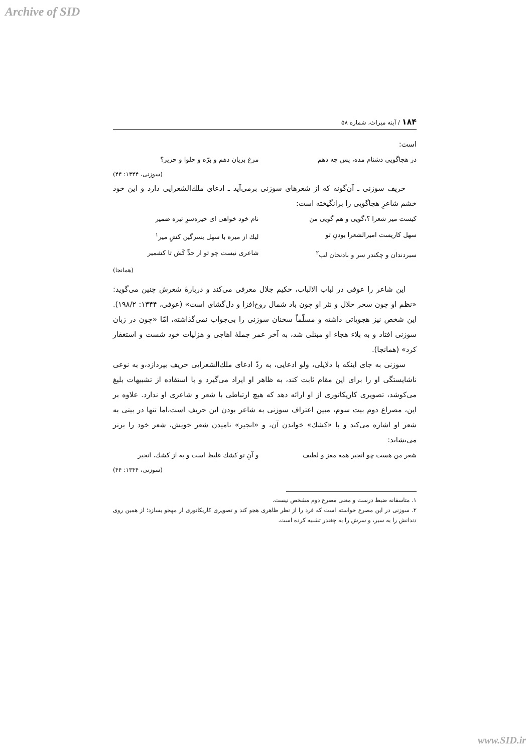Archive of SID
۱۸۴ / آینه میراث، شماره ۵۸
است:
در هجاگویی دشنام مده، پس چه دهم مرغ بریان دهم و برّه و حلوا و حریر؟
(سوزنی، ۱۳۴۴: ۴۴)
حریف سوزنی ـ آن‌گونه که از شعرهای سوزنی برمی‌آید ـ ادعای ملك‌الشعرایی دارد و این خود خشم شاعرِ هجاگویی را برانگیخته است:
کیست میر شعرا ؟،گویی و هم گویی من نام خود خواهی ای خیره‌سرِ تیره ضمیر
سهل کاریست امیرالشعرا بودنِ تو لیك از میره با سهل بسرگین کشِ میر<sup>۱</sup>
سیردندان و چکندر سر و بادنجان لب<sup>۲</sup> شاعری نیست چو تو از حدِّ کَش تا کشمیر
(همانجا)
این شاعر را عوفی در لباب الالباب، حکیم جلال معرفی می‌کند و دربارهٔ شعرش چنین می‌گوید: «نظم او چون سحر حلال و نثر او چون باد شمال روح‌افزا و دل‌گشای است» (عوفی، ۱۳۴۴: ۱۹۸/۲). این شخص نیز هجویاتی داشته و مسلّماً سخنان سوزنی را بی‌جواب نمی‌گذاشته، امّا «چون در زبان سوزنی افتاد و به بلاء هجاء او مبتلی شد، به آخر عمر جملهٔ اهاجی و هزلیات خود شست و استغفار کرد» (همانجا).
سوزنی به جای اینکه با دلایلی، ولو ادعایی، به ردّ ادعای ملك‌الشعرایی حریف بپردازد،و به نوعی ناشایستگی او را برای این مقام ثابت کند، به ظاهر او ایراد می‌گیرد و با استفاده از تشبیهات بلیغ می‌کوشد، تصویری کاریکاتوری از او ارائه دهد که هیچ ارتباطی با شعر و شاعری او ندارد. علاوه بر این، مصراع دوم بیت سوم، مبین اعتراف سوزنی به شاعر بودن این حریف است،اما تنها در بیتی به شعر او اشاره می‌کند و با «کشك» خواندن آن، و «انجیر» نامیدن شعر خویش، شعر خود را برتر می‌نشاند:
شعر من هست چو انجیر همه مغز و لطیف و آنِ تو کشك غلیظ است و به از کشك، انجیر
(سوزنی، ۱۳۴۴: ۴۴)
۱. متاسفانه ضبط درست و معنی مصرع دوم مشخص نیست.
۲. سوزنی در این مصرع خواسته است که فرد را از نظر ظاهری هجو کند و تصویری کاریکاتوری از مهجو بسازد؛ از همین روی دندانش را به سیر، و سرش را به چغندر تشبیه کرده است.
www.SID.ir